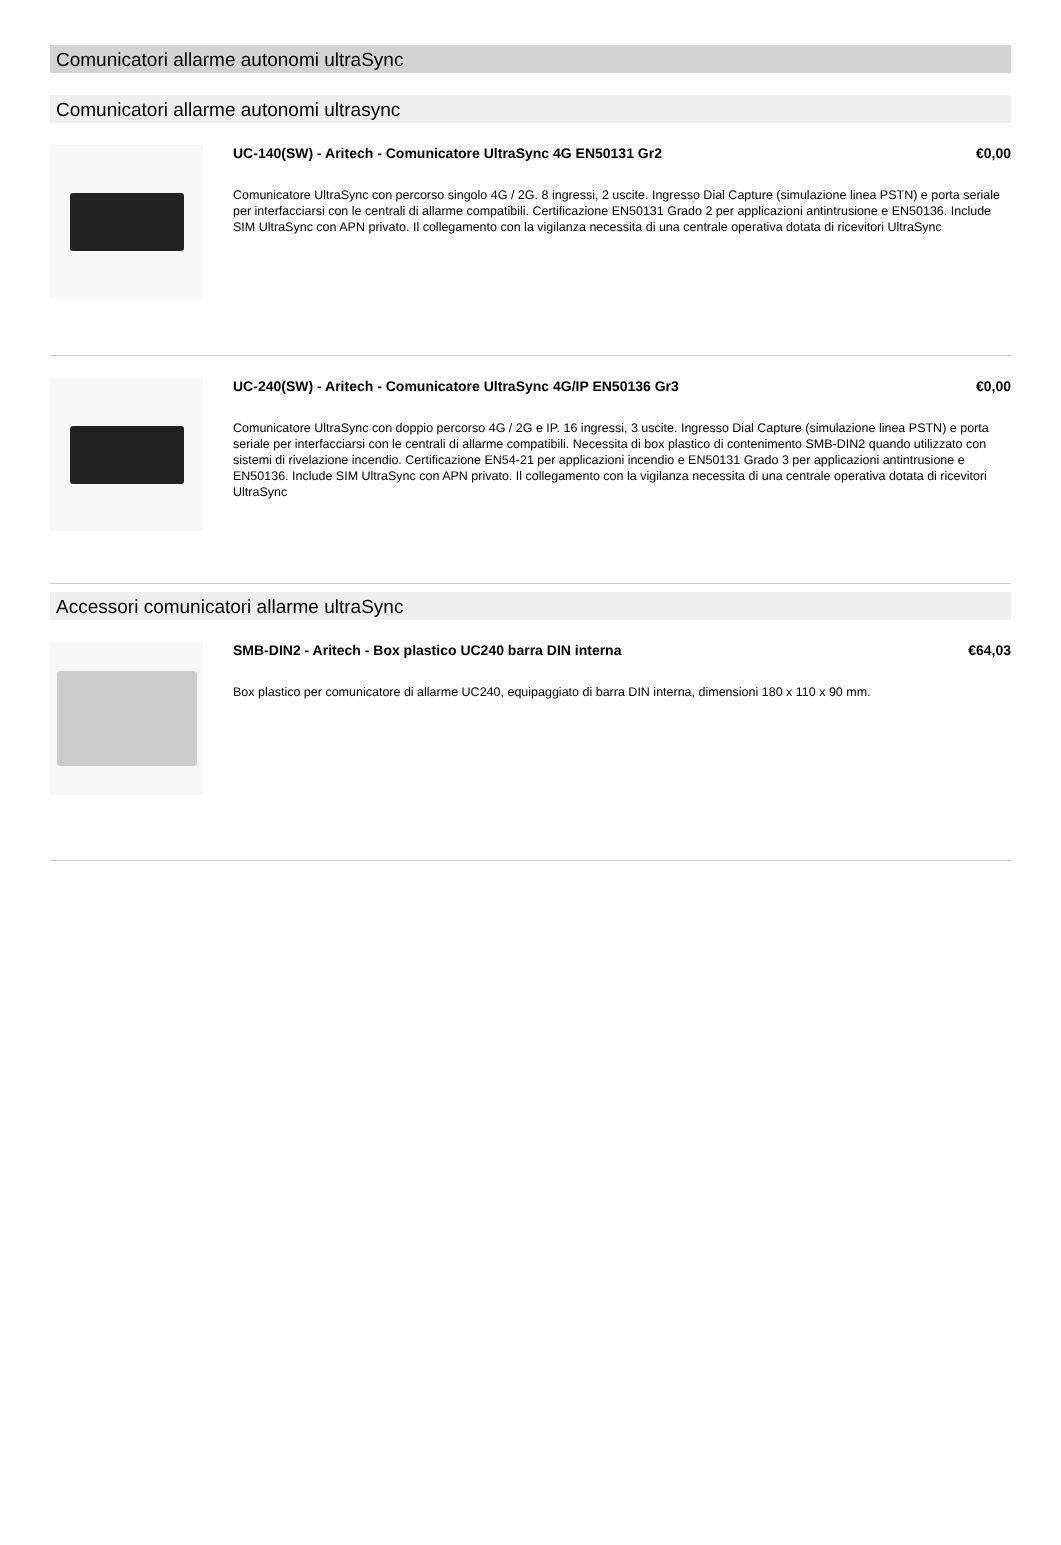Comunicatori allarme autonomi ultraSync
Comunicatori allarme autonomi ultrasync
UC-140(SW) - Aritech - Comunicatore UltraSync 4G EN50131 Gr2 €0,00
Comunicatore UltraSync con percorso singolo 4G / 2G. 8 ingressi, 2 uscite. Ingresso Dial Capture (simulazione linea PSTN) e porta seriale per interfacciarsi con le centrali di allarme compatibili. Certificazione EN50131 Grado 2 per applicazioni antintrusione e EN50136. Include SIM UltraSync con APN privato. Il collegamento con la vigilanza necessita di una centrale operativa dotata di ricevitori UltraSync
UC-240(SW) - Aritech - Comunicatore UltraSync 4G/IP EN50136 Gr3 €0,00
Comunicatore UltraSync con doppio percorso 4G / 2G e IP. 16 ingressi, 3 uscite. Ingresso Dial Capture (simulazione linea PSTN) e porta seriale per interfacciarsi con le centrali di allarme compatibili. Necessita di box plastico di contenimento SMB-DIN2 quando utilizzato con sistemi di rivelazione incendio. Certificazione EN54-21 per applicazioni incendio e EN50131 Grado 3 per applicazioni antintrusione e EN50136. Include SIM UltraSync con APN privato. Il collegamento con la vigilanza necessita di una centrale operativa dotata di ricevitori UltraSync
Accessori comunicatori allarme ultraSync
SMB-DIN2 - Aritech - Box plastico UC240 barra DIN interna €64,03
Box plastico per comunicatore di allarme UC240, equipaggiato di barra DIN interna, dimensioni 180 x 110 x 90 mm.